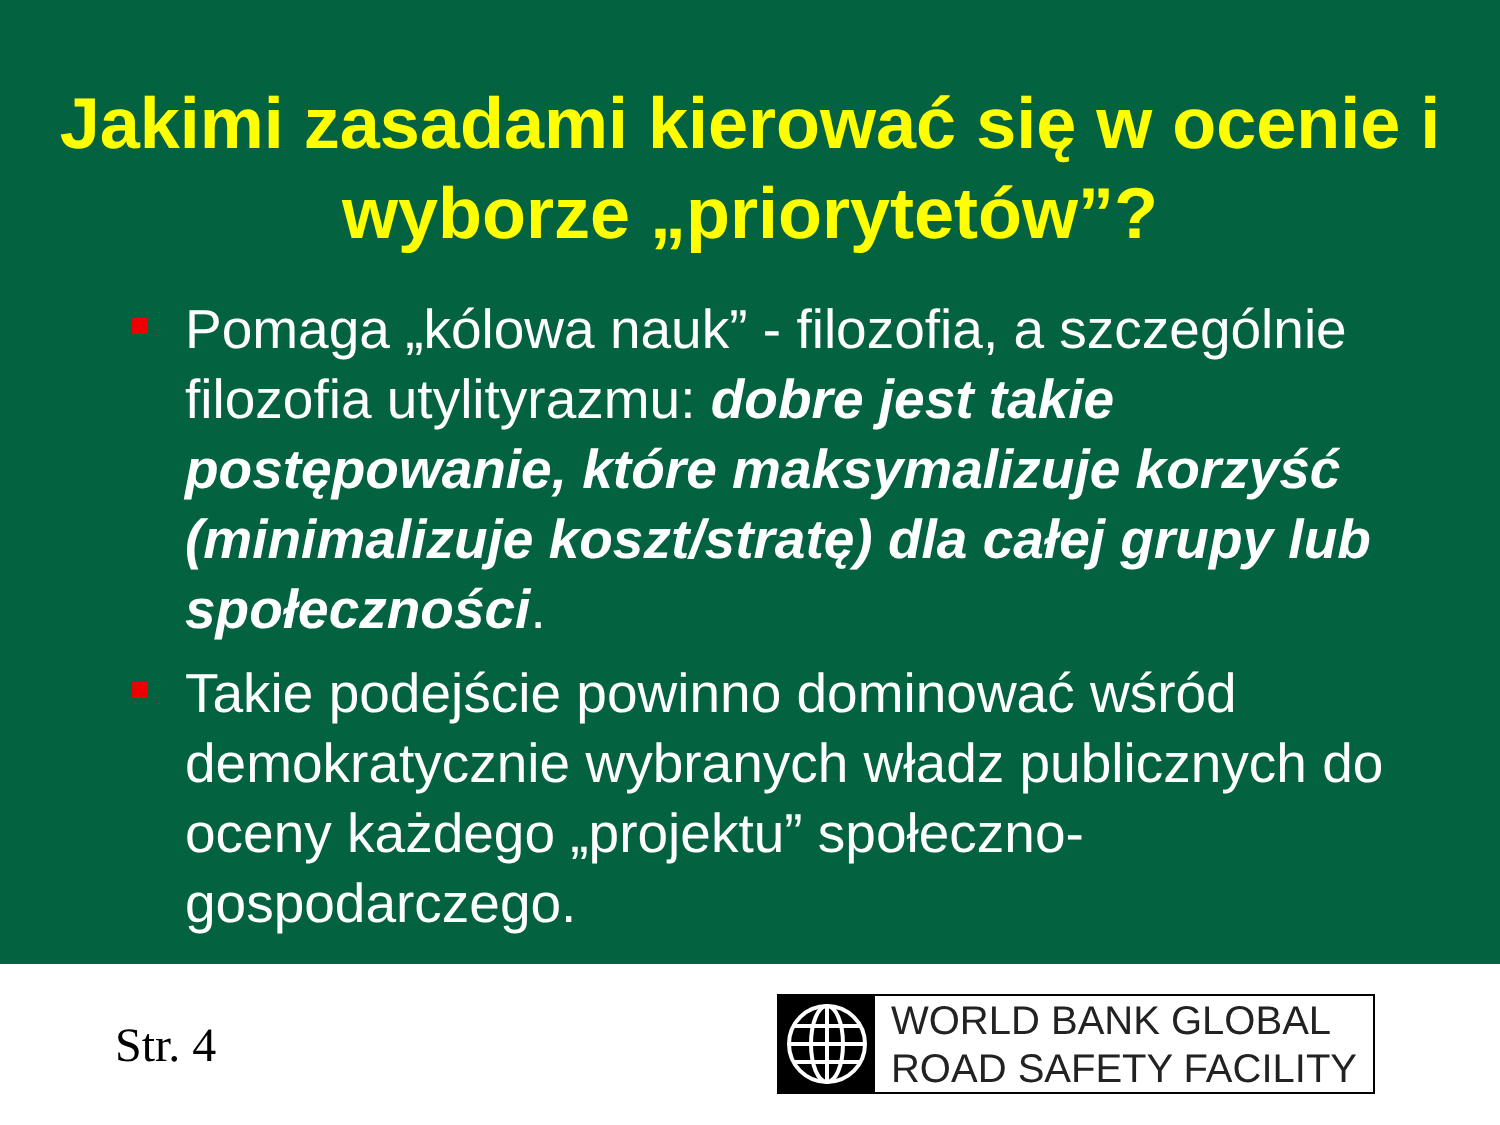Jakimi zasadami kierować się w ocenie i wyborze „priorytetów”?
Pomaga „kólowa nauk” - filozofia, a szczególnie filozofia utylityrazmu: dobre jest takie postępowanie, które maksymalizuje korzyść (minimalizuje koszt/stratę) dla całej grupy lub społeczności.
Takie podejście powinno dominować wśród demokratycznie wybranych władz publicznych do oceny każdego „projektu” społeczno-gospodarczego.
Str. 4
WORLD BANK GLOBAL
ROAD SAFETY FACILITY